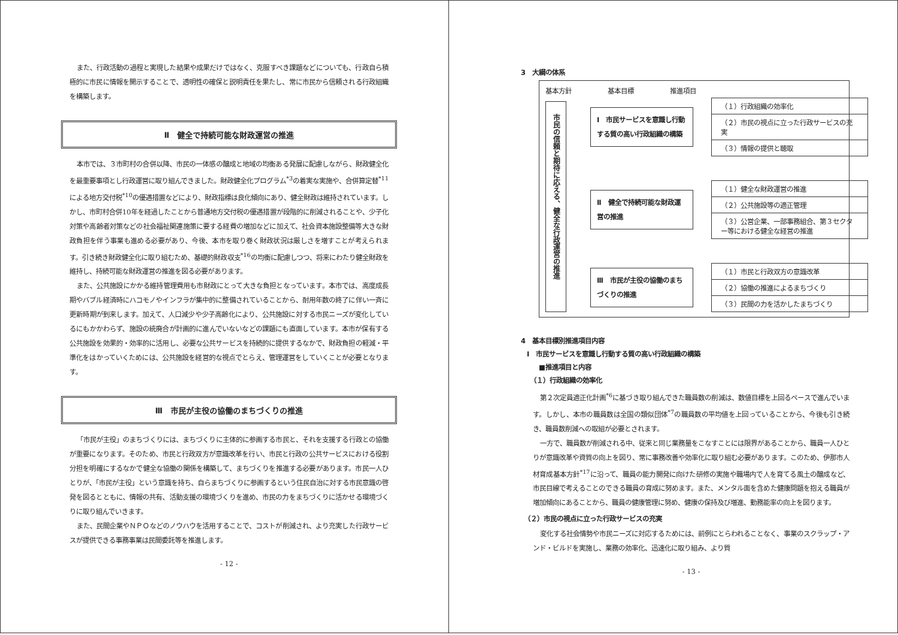また、行政活動の過程と実現した結果や成果だけではなく、克服すべき課題などについても、行政自ら積極的に市民に情報を開示することで、透明性の確保と説明責任を果たし、常に市民から信頼される行政組織を構築します。
Ⅱ　健全で持続可能な財政運営の推進
本市では、３市町村の合併以降、市民の一体感の醸成と地域の均衡ある発展に配慮しながら、財政健全化を最重要事項とし行政運営に取り組んできました。財政健全化プログラム<sup>*3</sup>の着実な実施や、合併算定替<sup>*11</sup>による地方交付税<sup>*10</sup>の優遇措置などにより、財政指標は良化傾向にあり、健全財政は維持されています。しかし、市町村合併10年を経過したことから普通地方交付税の優遇措置が段階的に削減されることや、少子化対策や高齢者対策などの社会福祉関連施策に要する経費の増加などに加えて、社会資本施設整備等大きな財政負担を伴う事業も進める必要があり、今後、本市を取り巻く財政状況は厳しさを増すことが考えられます。引き続き財政健全化に取り組むため、基礎的財政収支<sup>*16</sup>の均衡に配慮しつつ、将来にわたり健全財政を維持し、持続可能な財政運営の推進を図る必要があります。
また、公共施設にかかる維持管理費用も市財政にとって大きな負担となっています。本市では、高度成長期やバブル経済時にハコモノやインフラが集中的に整備されていることから、耐用年数の終了に伴い一斉に更新時期が到来します。加えて、人口減少や少子高齢化により、公共施設に対する市民ニーズが変化しているにもかかわらず、施設の統廃合が計画的に進んでいないなどの課題にも直面しています。本市が保有する公共施設を効果的・効率的に活用し、必要な公共サービスを持続的に提供するなかで、財政負担の軽減・平準化をはかっていくためには、公共施設を経営的な視点でとらえ、管理運営をしていくことが必要となります。
Ⅲ　市民が主役の協働のまちづくりの推進
「市民が主役」のまちづくりには、まちづくりに主体的に参画する市民と、それを支援する行政との協働が重要になります。そのため、市民と行政双方が意識改革を行い、市民と行政の公共サービスにおける役割分担を明確にするなかで健全な協働の関係を構築して、まちづくりを推進する必要があります。市民一人ひとりが、「市民が主役」という意識を持ち、自らまちづくりに参画するという住民自治に対する市民意識の啓発を図るとともに、情報の共有、活動支援の環境づくりを進め、市民の力をまちづくりに活かせる環境づくりに取り組んでいきます。
また、民間企業やＮＰＯなどのノウハウを活用することで、コストが削減され、より充実した行政サービスが提供できる事務事業は民間委託等を推進します。
- 12 -
3　大綱の体系
基本方針 基本目標 推進項目
市民の信頼と期待に応える、健全な行政運営の推進
Ⅰ　市民サービスを意識し行動する質の高い行政組織の構築
（１）行政組織の効率化
（２）市民の視点に立った行政サービスの充実
（３）情報の提供と聴取
Ⅱ　健全で持続可能な財政運営の推進
（１）健全な財政運営の推進
（２）公共施設等の適正管理
（３）公営企業、一部事務組合、第３セクター等における健全な経営の推進
Ⅲ　市民が主役の協働のまちづくりの推進
（１）市民と行政双方の意識改革
（２）協働の推進によるまちづくり
（３）民間の力を活かしたまちづくり
4　基本目標別推進項目内容
Ⅰ　市民サービスを意識し行動する質の高い行政組織の構築
■推進項目と内容
（１）行政組織の効率化
第２次定員適正化計画<sup>*6</sup>に基づき取り組んできた職員数の削減は、数値目標を上回るペースで進んでいます。しかし、本市の職員数は全国の類似団体<sup>*7</sup>の職員数の平均値を上回っていることから、今後も引き続き、職員数削減への取組が必要とされます。
一方で、職員数が削減される中、従来と同じ業務量をこなすことには限界があることから、職員一人ひとりが意識改革や資質の向上を図り、常に事務改善や効率化に取り組む必要があります。このため、伊那市人材育成基本方針<sup>*17</sup>に沿って、職員の能力開発に向けた研修の実施や職場内で人を育てる風土の醸成など、市民目線で考えることのできる職員の育成に努めます。また、メンタル面を含めた健康問題を抱える職員が増加傾向にあることから、職員の健康管理に努め、健康の保持及び増進、勤務能率の向上を図ります。
（２）市民の視点に立った行政サービスの充実
変化する社会情勢や市民ニーズに対応するためには、前例にとらわれることなく、事業のスクラップ・アンド・ビルドを実施し、業務の効率化、迅速化に取り組み、より質
- 13 -